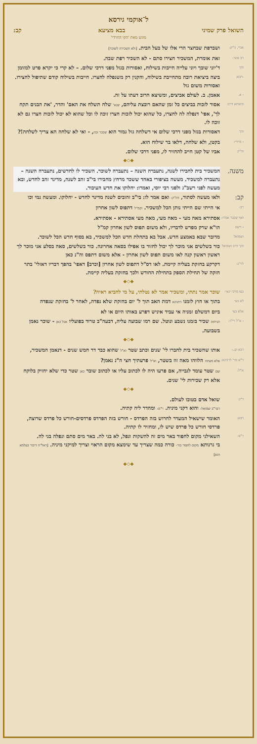ל־אוקמי גירסא
השואל פרק שמיני בבא מציעא קב:
מוגש מאת 'הקו החרדי'
אביי, ה"ק:
ושברפת שבחצר הרי אלו של בעל הבית. [ולא השכירה לשוכר]
רב אשי:
זאת אומרת, המשכיר חצירו סתם - לא השכיר רפת שבה.
והך
ד'יוני שובך ויוני עלייה חייבות בשילוח, ואסורות בגזל מפני דרכי שלום. – לא קרי כי יקרא פרט למזומן
-רבא:
ביצה ביציאת רובה מתחייבת בשילוח, והקנין רק משנפלה לחצרו. חייבות בשילוח קודם שתיפול לחצירו. ואסורות משום גזל
- א.
אאמן. ב. לעולם אביצים, ומשיצא הרוב דעתו על זה.
והשתא דרב:
אסור לזכות בביצים כל זמן שהאם רובצת עליהם, שנא' שלח תשלח את האם' והדר, 'את הבנים תקח לך', אפי' דנפלה לה לחצרו, כל שהוא יכול לזכות חצרו זוכה לו וכל שהוא לא יכול לזכות חצרו גם לא זוכה לו.
והך
דאסורות בגזל מפני דרכי שלום אי דשלחה גזל גמור הוא שכבר זכה, - ואי לא שלחה הא צריך לשלחה!?
- מיירי:
בקטן, ולא שלחה, דלאו בר שילוח הוא.
וה"ק
אביו של קטן חייב להחזיר לו, מפני דרכי שלום.
◆◇◆
משנה.
המשכיר בית לחבירו לשנה, נתעברה השנה – נתעברה לשוכר. השכיר לו לחדשים, נתעברה השנה – נתעברה למשכיר. מעשה בציפורי באחד ששכר מרחץ מחבירו בי"ב זהב לשנה, מדינר זהב לחדש, ובא מעשה לפני רשב"ג ולפני רבי יוסי, ואמרו: יחלוקו את חדש העיבור.
קב:
ולאו מעשה לסתור, דה"ק: ואם אמר לו: בי"ב זהובים לשנה מדינר לחדש - יחלוקו. ומעשה נמי וכו
רב:
אי הייתי שם הייתי נותן הכל למשכיר. וקמ"ל דתפוס לשון אחרון
ואף שכבר אמרו:
אסתירא מאה מעי - מאה מעי, מאה מעי אסתירא - אסתירא.
- דשם
הו"א שרק מפרש לדבריו, ולא משום תפוס לשון אחרון קמ"ל
ושמואל
מדובר שבא באמצע חדש. אבל בא בתחלת חדש הכל למשכיר, בא בסוף חדש הכל לשוכר.
והך דרב ושמואל
כור בשלשים אני מוכר לך יכול לחזור בו אפילו בסאה אחרונה. כור בשלשים, סאה בסלע אני מוכר לך ראשון ראשון קנה לאו משום תפוס לשון אחרון - אלא משום דתפס וה"נ כאן
לר"נ:
דקרקע בחזקת בעליה קיימת. לאו דס"ל דתפוס לשון אחרון [וכרב] דאפי' בהפך דבריו דאזלי' בתר חזקה של תחילת הספק בתחילת החודש ולכך בחזקת בעליה קיימת.
◆◇◆
בעו מרבי ינאי:
שוכר אמר נתתי, ומשכיר אמר לא נטלתי, על מי להביא ראיה?
לא בעי
בתוך או חוץ לזמנו דתנינא דמת האב תוך ל' יום בחזקת שלא נפדה, לאחר ל' בחזקת שנפדה
אלא בעי
ביום דמשלם זמניה אי עביד איניש דפרע באותו היום או לא
- א"ל רי"ו: תניתוה שכיר בזמנו נשבע ונוטל. שם רמו שבועה עליה, דבעה"ב טרוד בפועליו אבל כאן - שוכר נאמן בשבועה.
◆◇◆
רבא קג.:
אותו שהשכיר בית לחברו לי' שנים וכתב שטר וא"ל שהוא כבר דר חמש שנים - דנאמן המשכיר,
ר"א מר' לרבינא:
אלא מעתה הלווהו מאה זוז בשטר, וא"ל פרעתיך חצי ה"נ נאמן?
א"ל: שם שטר עומד לגבייה, אם פרעו היה לו לכתוב עליו או לכתוב שובר כאן שטר כדי שלא יחזיק בלוקח אלא רק שכירות לי' שנים.
◆◇◆
ר"נ:
שואל אדם בטובו לעולם.
רבד"ב שמואל: והוא דקני מיניה. ר"מ: ומהדר ליה קתיה.
רבא:
האומר שישאיל המעדר לחרוש בזה הפרדס - חורש בזה הפרדס פרדסים-חורש כל פרדס שרוצה, פרדסי חורש כל פרדס שיש לו, ומחזיר לו קתיה.
ר"פ:
השאילני מקום לחפור באר מים זה להשקות ונפל, לא בני לה. באר מים סתם ונפלה בני לה.
בי גרנותא מקום לחפור בור- כורה כמה שצריך עד שימצא מקום הראוי וצריך למיקני מיניה. [דאל"ה דיבור בעלמא הוא]
◆◇◆